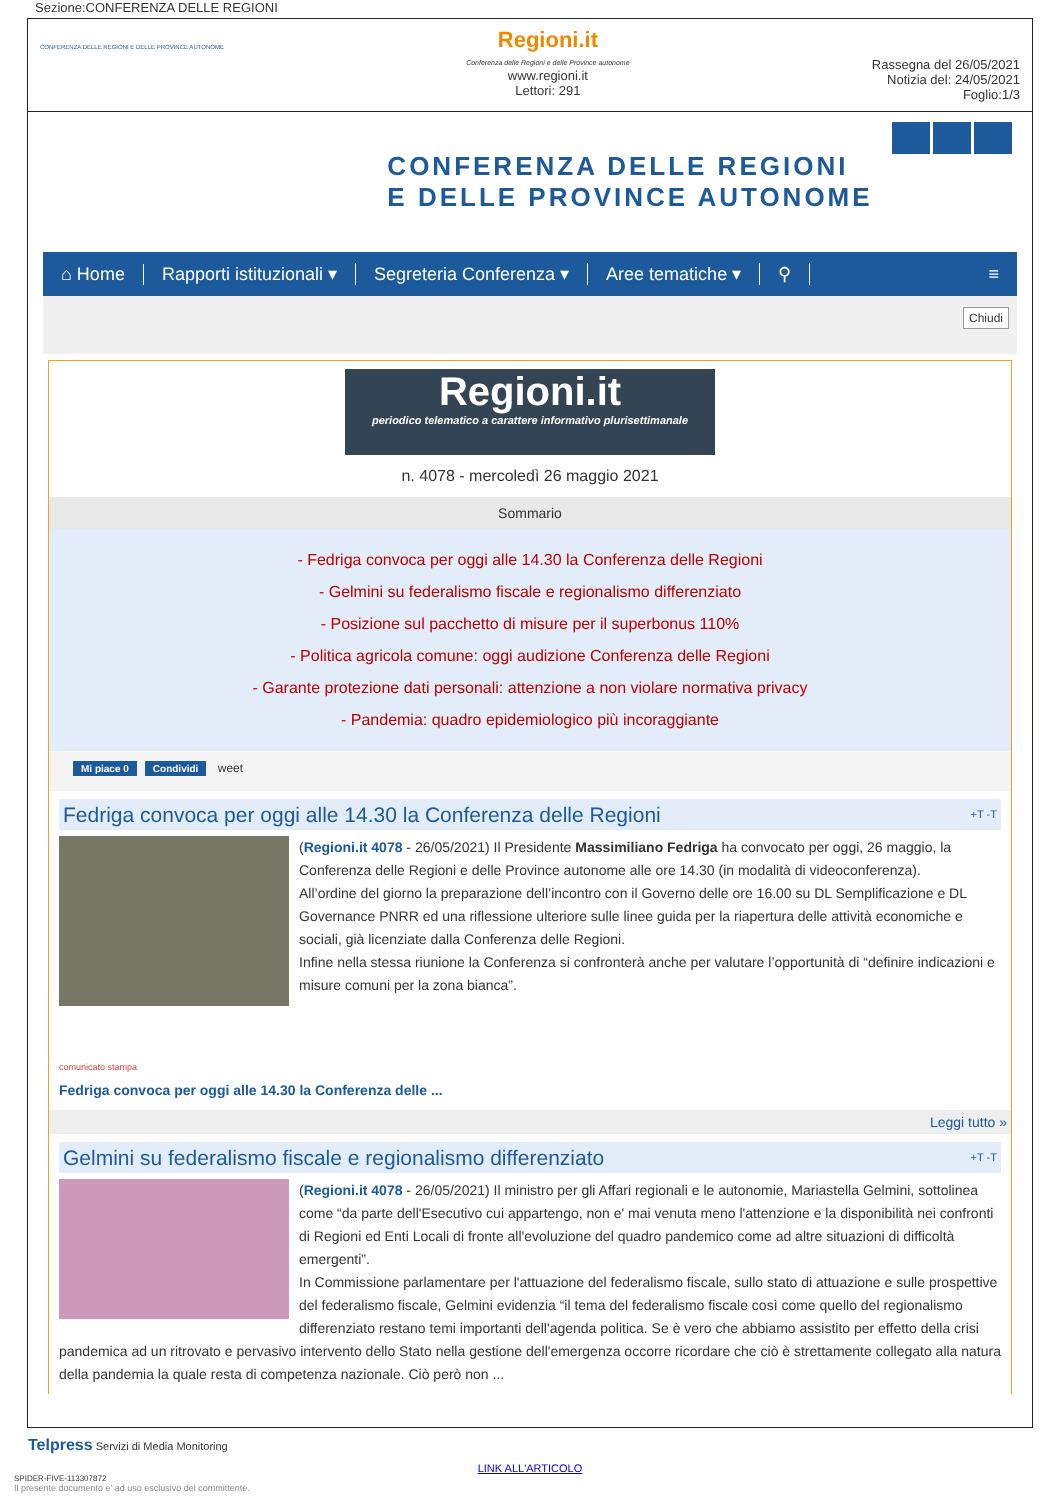Sezione:CONFERENZA DELLE REGIONI
CONFERENZA DELLE REGIONI E DELLE PROVINCE AUTONOME
Regioni.it
Conferenza delle Regioni e delle Province autonome
www.regioni.it
Lettori: 291
Rassegna del 26/05/2021
Notizia del: 24/05/2021
Foglio:1/3
CONFERENZA DELLE REGIONI
E DELLE PROVINCE AUTONOME
⌂ Home Rapporti istituzionali ▾ Segreteria Conferenza ▾ Aree tematiche ▾ ⚲ ≡
Chiudi
Regioni.it
periodico telematico a carattere informativo plurisettimanale
n. 4078 - mercoledì 26 maggio 2021
Sommario
- Fedriga convoca per oggi alle 14.30 la Conferenza delle Regioni
- Gelmini su federalismo fiscale e regionalismo differenziato
- Posizione sul pacchetto di misure per il superbonus 110%
- Politica agricola comune: oggi audizione Conferenza delle Regioni
- Garante protezione dati personali: attenzione a non violare normativa privacy
- Pandemia: quadro epidemiologico più incoraggiante
Mi piace 0 Condividi weet
Fedriga convoca per oggi alle 14.30 la Conferenza delle Regioni +T -T
(Regioni.it 4078 - 26/05/2021) Il Presidente Massimiliano Fedriga ha convocato per oggi, 26 maggio, la Conferenza delle Regioni e delle Province autonome alle ore 14.30 (in modalità di videoconferenza).
All’ordine del giorno la preparazione dell’incontro con il Governo delle ore 16.00 su DL Semplificazione e DL Governance PNRR ed una riflessione ulteriore sulle linee guida per la riapertura delle attività economiche e sociali, già licenziate dalla Conferenza delle Regioni.
Infine nella stessa riunione la Conferenza si confronterà anche per valutare l’opportunità di “definire indicazioni e misure comuni per la zona bianca”.
comunicato stampa
Fedriga convoca per oggi alle 14.30 la Conferenza delle ...
Leggi tutto »
Gelmini su federalismo fiscale e regionalismo differenziato +T -T
(Regioni.it 4078 - 26/05/2021) Il ministro per gli Affari regionali e le autonomie, Mariastella Gelmini, sottolinea come “da parte dell'Esecutivo cui appartengo, non e' mai venuta meno l'attenzione e la disponibilità nei confronti di Regioni ed Enti Locali di fronte all'evoluzione del quadro pandemico come ad altre situazioni di difficoltà emergenti”.
In Commissione parlamentare per l'attuazione del federalismo fiscale, sullo stato di attuazione e sulle prospettive del federalismo fiscale, Gelmini evidenzia “il tema del federalismo fiscale così come quello del regionalismo differenziato restano temi importanti dell'agenda politica. Se è vero che abbiamo assistito per effetto della crisi pandemica ad un ritrovato e pervasivo intervento dello Stato nella gestione dell'emergenza occorre ricordare che ciò è strettamente collegato alla natura della pandemia la quale resta di competenza nazionale. Ciò però non ...
Telpress Servizi di Media Monitoring
LINK ALL'ARTICOLO
SPIDER-FIVE-113307872
Il presente documento e' ad uso esclusivo del committente.